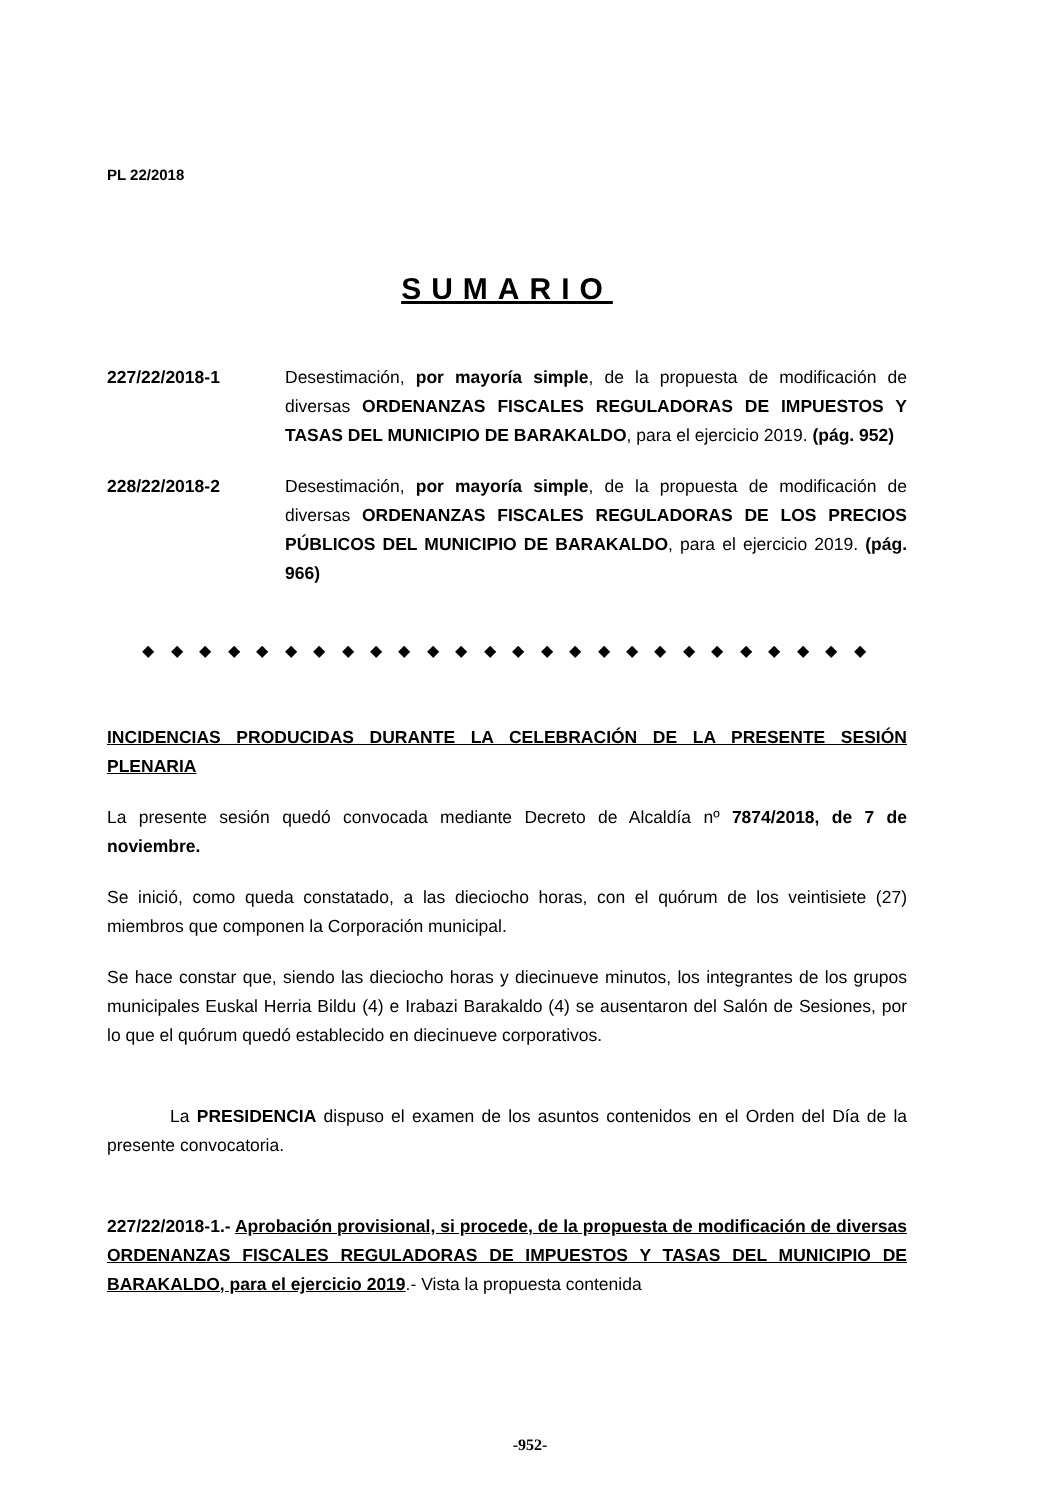PL 22/2018
SUMARIO
227/22/2018-1 Desestimación, por mayoría simple, de la propuesta de modificación de diversas ORDENANZAS FISCALES REGULADORAS DE IMPUESTOS Y TASAS DEL MUNICIPIO DE BARAKALDO, para el ejercicio 2019. (pág. 952)
228/22/2018-2 Desestimación, por mayoría simple, de la propuesta de modificación de diversas ORDENANZAS FISCALES REGULADORAS DE LOS PRECIOS PÚBLICOS DEL MUNICIPIO DE BARAKALDO, para el ejercicio 2019. (pág. 966)
◆ ◆ ◆ ◆ ◆ ◆ ◆ ◆ ◆ ◆ ◆ ◆ ◆ ◆ ◆ ◆ ◆ ◆ ◆ ◆ ◆ ◆ ◆ ◆ ◆ ◆
INCIDENCIAS PRODUCIDAS DURANTE LA CELEBRACIÓN DE LA PRESENTE SESIÓN PLENARIA
La presente sesión quedó convocada mediante Decreto de Alcaldía nº 7874/2018, de 7 de noviembre.
Se inició, como queda constatado, a las dieciocho horas, con el quórum de los veintisiete (27) miembros que componen la Corporación municipal.
Se hace constar que, siendo las dieciocho horas y diecinueve minutos, los integrantes de los grupos municipales Euskal Herria Bildu (4) e Irabazi Barakaldo (4) se ausentaron del Salón de Sesiones, por lo que el quórum quedó establecido en diecinueve corporativos.
La PRESIDENCIA dispuso el examen de los asuntos contenidos en el Orden del Día de la presente convocatoria.
227/22/2018-1.- Aprobación provisional, si procede, de la propuesta de modificación de diversas ORDENANZAS FISCALES REGULADORAS DE IMPUESTOS Y TASAS DEL MUNICIPIO DE BARAKALDO, para el ejercicio 2019.- Vista la propuesta contenida
-952-